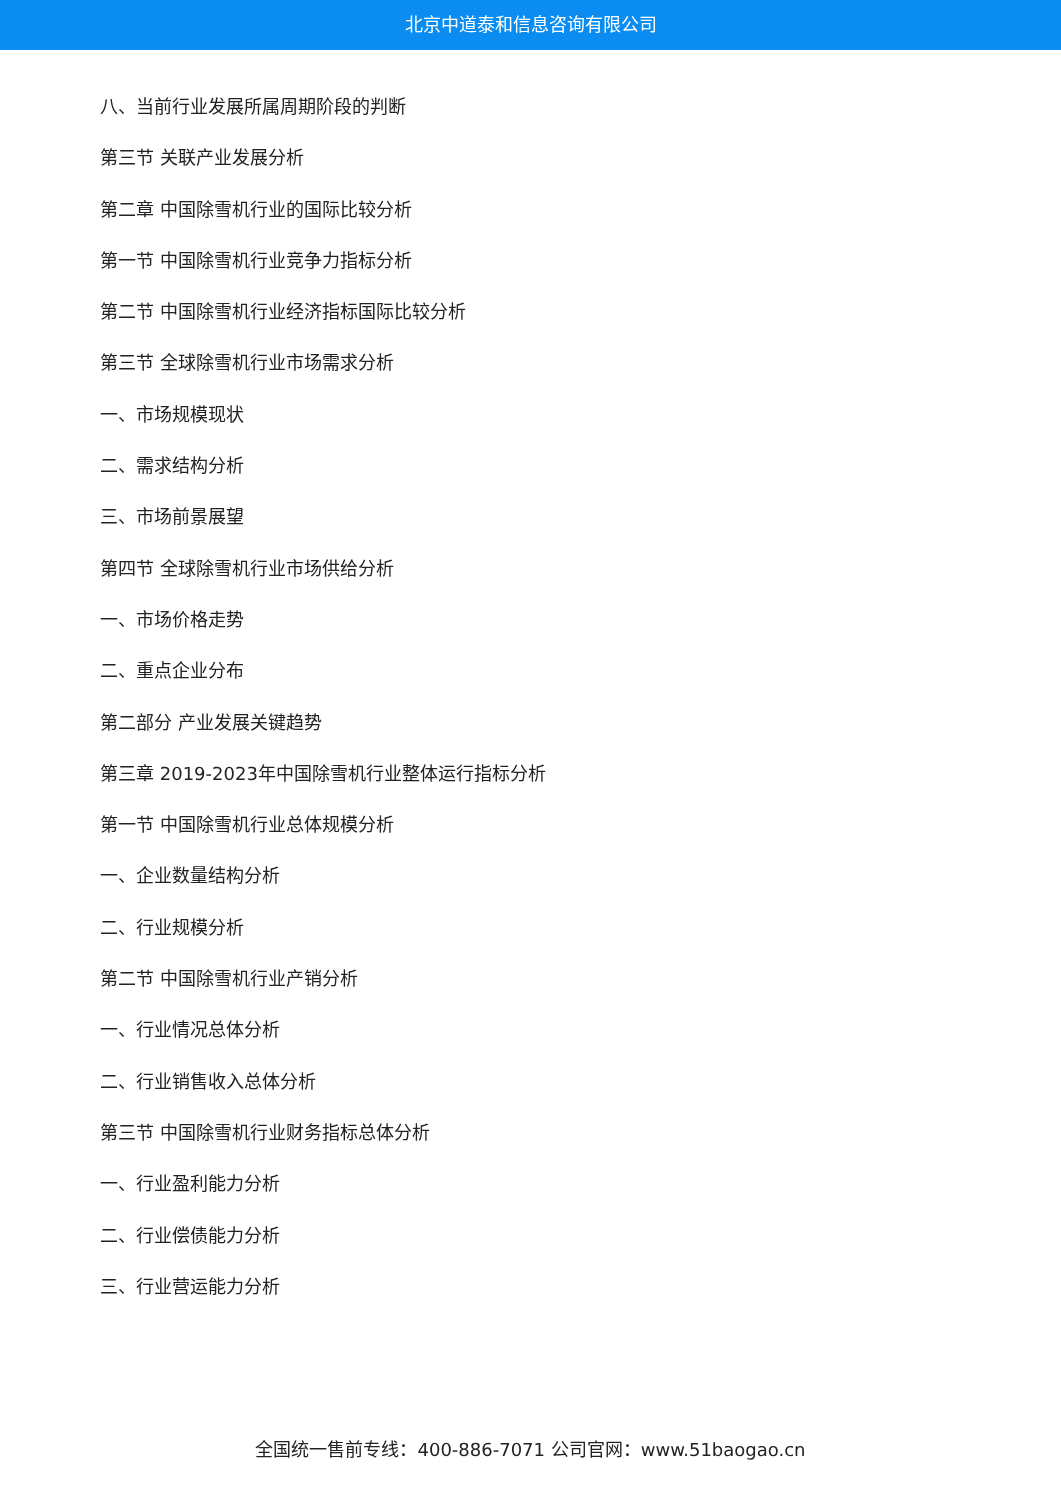北京中道泰和信息咨询有限公司
八、当前行业发展所属周期阶段的判断
第三节 关联产业发展分析
第二章 中国除雪机行业的国际比较分析
第一节 中国除雪机行业竞争力指标分析
第二节 中国除雪机行业经济指标国际比较分析
第三节 全球除雪机行业市场需求分析
一、市场规模现状
二、需求结构分析
三、市场前景展望
第四节 全球除雪机行业市场供给分析
一、市场价格走势
二、重点企业分布
第二部分 产业发展关键趋势
第三章 2019-2023年中国除雪机行业整体运行指标分析
第一节 中国除雪机行业总体规模分析
一、企业数量结构分析
二、行业规模分析
第二节 中国除雪机行业产销分析
一、行业情况总体分析
二、行业销售收入总体分析
第三节 中国除雪机行业财务指标总体分析
一、行业盈利能力分析
二、行业偿债能力分析
三、行业营运能力分析
全国统一售前专线：400-886-7071 公司官网：www.51baogao.cn